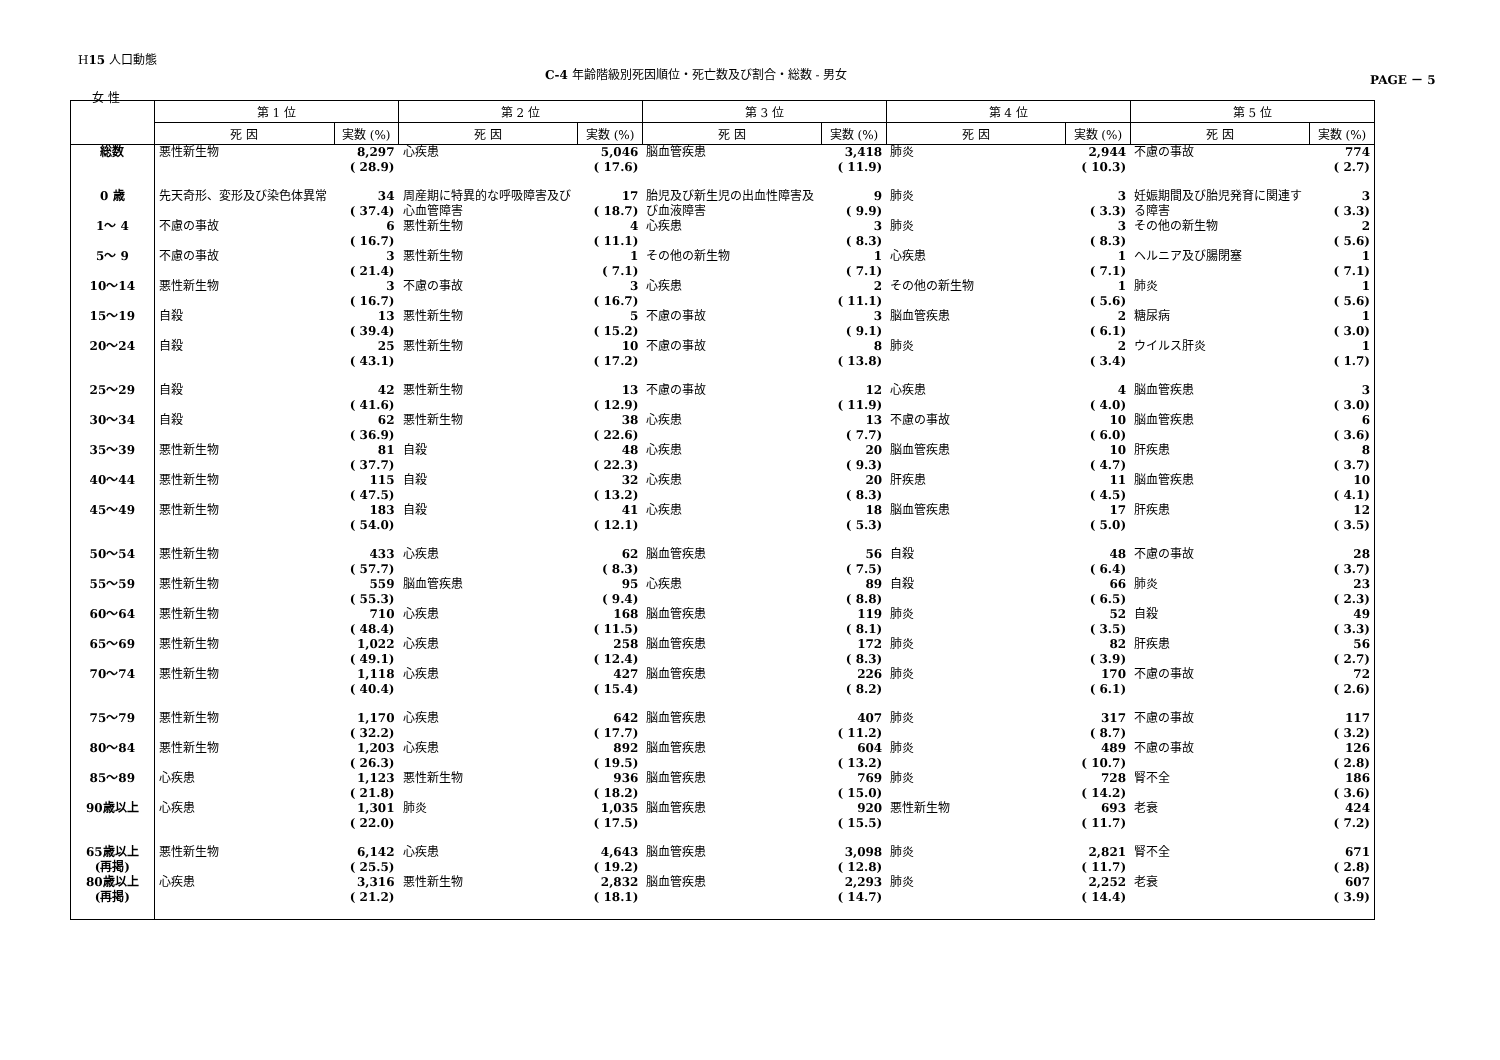H15 人口動態
C-4 年齢階級別死因順位・死亡数及び割合・総数 - 男女
PAGE － 5
女 性
| | 第 1 位 | | 第 2 位 | | 第 3 位 | | 第 4 位 | | 第 5 位 | |
| --- | --- | --- | --- | --- | --- | --- | --- | --- | --- | --- |
| | 死 因 | 実数 (%) | 死 因 | 実数 (%) | 死 因 | 実数 (%) | 死 因 | 実数 (%) | 死 因 | 実数 (%) |
| 総数 | 悪性新生物 | 8,297 ( 28.9) | 心疾患 | 5,046 ( 17.6) | 脳血管疾患 | 3,418 ( 11.9) | 肺炎 | 2,944 ( 10.3) | 不慮の事故 | 774 ( 2.7) |
| 0 歳 | 先天奇形、変形及び染色体異常 | 34 ( 37.4) | 周産期に特異的な呼吸障害及び心血管障害 | 17 ( 18.7) | 胎児及び新生児の出血性障害及び血液障害 | 9 ( 9.9) | 肺炎 | 3 ( 3.3) | 妊娠期間及び胎児発育に関連する障害 | 3 ( 3.3) |
| 1～ 4 | 不慮の事故 | 6 ( 16.7) | 悪性新生物 | 4 ( 11.1) | 心疾患 | 3 ( 8.3) | 肺炎 | 3 ( 8.3) | その他の新生物 | 2 ( 5.6) |
| 5～ 9 | 不慮の事故 | 3 ( 21.4) | 悪性新生物 | 1 ( 7.1) | その他の新生物 | 1 ( 7.1) | 心疾患 | 1 ( 7.1) | ヘルニア及び腸閉塞 | 1 ( 7.1) |
| 10～14 | 悪性新生物 | 3 ( 16.7) | 不慮の事故 | 3 ( 16.7) | 心疾患 | 2 ( 11.1) | その他の新生物 | 1 ( 5.6) | 肺炎 | 1 ( 5.6) |
| 15～19 | 自殺 | 13 ( 39.4) | 悪性新生物 | 5 ( 15.2) | 不慮の事故 | 3 ( 9.1) | 脳血管疾患 | 2 ( 6.1) | 糖尿病 | 1 ( 3.0) |
| 20～24 | 自殺 | 25 ( 43.1) | 悪性新生物 | 10 ( 17.2) | 不慮の事故 | 8 ( 13.8) | 肺炎 | 2 ( 3.4) | ウイルス肝炎 | 1 ( 1.7) |
| 25～29 | 自殺 | 42 ( 41.6) | 悪性新生物 | 13 ( 12.9) | 不慮の事故 | 12 ( 11.9) | 心疾患 | 4 ( 4.0) | 脳血管疾患 | 3 ( 3.0) |
| 30～34 | 自殺 | 62 ( 36.9) | 悪性新生物 | 38 ( 22.6) | 心疾患 | 13 ( 7.7) | 不慮の事故 | 10 ( 6.0) | 脳血管疾患 | 6 ( 3.6) |
| 35～39 | 悪性新生物 | 81 ( 37.7) | 自殺 | 48 ( 22.3) | 心疾患 | 20 ( 9.3) | 脳血管疾患 | 10 ( 4.7) | 肝疾患 | 8 ( 3.7) |
| 40～44 | 悪性新生物 | 115 ( 47.5) | 自殺 | 32 ( 13.2) | 心疾患 | 20 ( 8.3) | 肝疾患 | 11 ( 4.5) | 脳血管疾患 | 10 ( 4.1) |
| 45～49 | 悪性新生物 | 183 ( 54.0) | 自殺 | 41 ( 12.1) | 心疾患 | 18 ( 5.3) | 脳血管疾患 | 17 ( 5.0) | 肝疾患 | 12 ( 3.5) |
| 50～54 | 悪性新生物 | 433 ( 57.7) | 心疾患 | 62 ( 8.3) | 脳血管疾患 | 56 ( 7.5) | 自殺 | 48 ( 6.4) | 不慮の事故 | 28 ( 3.7) |
| 55～59 | 悪性新生物 | 559 ( 55.3) | 脳血管疾患 | 95 ( 9.4) | 心疾患 | 89 ( 8.8) | 自殺 | 66 ( 6.5) | 肺炎 | 23 ( 2.3) |
| 60～64 | 悪性新生物 | 710 ( 48.4) | 心疾患 | 168 ( 11.5) | 脳血管疾患 | 119 ( 8.1) | 肺炎 | 52 ( 3.5) | 自殺 | 49 ( 3.3) |
| 65～69 | 悪性新生物 | 1,022 ( 49.1) | 心疾患 | 258 ( 12.4) | 脳血管疾患 | 172 ( 8.3) | 肺炎 | 82 ( 3.9) | 肝疾患 | 56 ( 2.7) |
| 70～74 | 悪性新生物 | 1,118 ( 40.4) | 心疾患 | 427 ( 15.4) | 脳血管疾患 | 226 ( 8.2) | 肺炎 | 170 ( 6.1) | 不慮の事故 | 72 ( 2.6) |
| 75～79 | 悪性新生物 | 1,170 ( 32.2) | 心疾患 | 642 ( 17.7) | 脳血管疾患 | 407 ( 11.2) | 肺炎 | 317 ( 8.7) | 不慮の事故 | 117 ( 3.2) |
| 80～84 | 悪性新生物 | 1,203 ( 26.3) | 心疾患 | 892 ( 19.5) | 脳血管疾患 | 604 ( 13.2) | 肺炎 | 489 ( 10.7) | 不慮の事故 | 126 ( 2.8) |
| 85～89 | 心疾患 | 1,123 ( 21.8) | 悪性新生物 | 936 ( 18.2) | 脳血管疾患 | 769 ( 15.0) | 肺炎 | 728 ( 14.2) | 腎不全 | 186 ( 3.6) |
| 90歳以上 | 心疾患 | 1,301 ( 22.0) | 肺炎 | 1,035 ( 17.5) | 脳血管疾患 | 920 ( 15.5) | 悪性新生物 | 693 ( 11.7) | 老衰 | 424 ( 7.2) |
| 65歳以上 (再掲) | 悪性新生物 | 6,142 ( 25.5) | 心疾患 | 4,643 ( 19.2) | 脳血管疾患 | 3,098 ( 12.8) | 肺炎 | 2,821 ( 11.7) | 腎不全 | 671 ( 2.8) |
| 80歳以上 (再掲) | 心疾患 | 3,316 ( 21.2) | 悪性新生物 | 2,832 ( 18.1) | 脳血管疾患 | 2,293 ( 14.7) | 肺炎 | 2,252 ( 14.4) | 老衰 | 607 ( 3.9) |